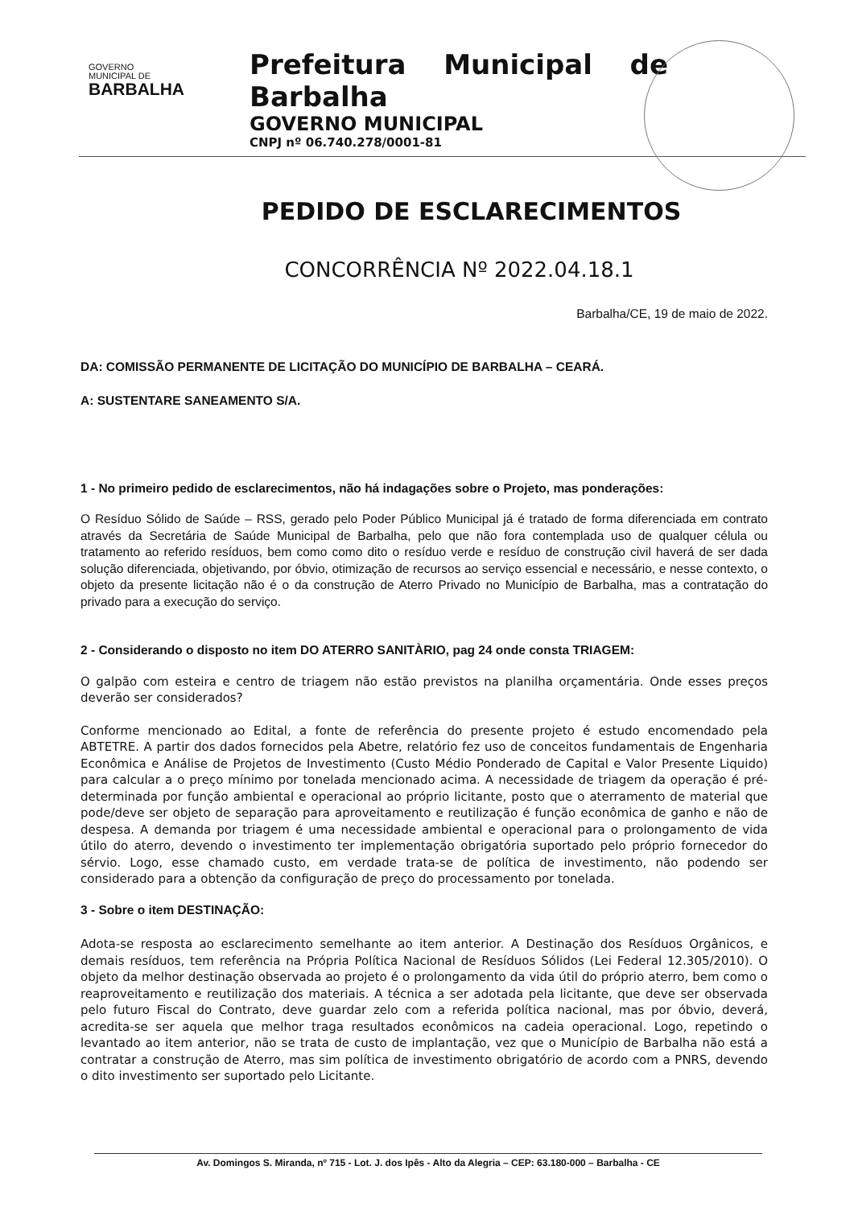GOVERNO
MUNICIPAL DE
BARBALHA
Prefeitura Municipal de Barbalha
GOVERNO MUNICIPAL
CNPJ nº 06.740.278/0001-81
PEDIDO DE ESCLARECIMENTOS
CONCORRÊNCIA Nº 2022.04.18.1
Barbalha/CE, 19 de maio de 2022.
DA: COMISSÃO PERMANENTE DE LICITAÇÃO DO MUNICÍPIO DE BARBALHA – CEARÁ.
A: SUSTENTARE SANEAMENTO S/A.
1 - No primeiro pedido de esclarecimentos, não há indagações sobre o Projeto, mas ponderações:
O Resíduo Sólido de Saúde – RSS, gerado pelo Poder Público Municipal já é tratado de forma diferenciada em contrato através da Secretária de Saúde Municipal de Barbalha, pelo que não fora contemplada uso de qualquer célula ou tratamento ao referido resíduos, bem como como dito o resíduo verde e resíduo de construção civil haverá de ser dada solução diferenciada, objetivando, por óbvio, otimização de recursos ao serviço essencial e necessário, e nesse contexto, o objeto da presente licitação não é o da construção de Aterro Privado no Município de Barbalha, mas a contratação do privado para a execução do serviço.
2 - Considerando o disposto no item DO ATERRO SANITÀRIO, pag 24 onde consta TRIAGEM:
O galpão com esteira e centro de triagem não estão previstos na planilha orçamentária. Onde esses preços deverão ser considerados?
Conforme mencionado ao Edital, a fonte de referência do presente projeto é estudo encomendado pela ABTETRE. A partir dos dados fornecidos pela Abetre, relatório fez uso de conceitos fundamentais de Engenharia Econômica e Análise de Projetos de Investimento (Custo Médio Ponderado de Capital e Valor Presente Liquido) para calcular a o preço mínimo por tonelada mencionado acima. A necessidade de triagem da operação é pré-determinada por função ambiental e operacional ao próprio licitante, posto que o aterramento de material que pode/deve ser objeto de separação para aproveitamento e reutilização é função econômica de ganho e não de despesa. A demanda por triagem é uma necessidade ambiental e operacional para o prolongamento de vida útilo do aterro, devendo o investimento ter implementação obrigatória suportado pelo próprio fornecedor do sérvio. Logo, esse chamado custo, em verdade trata-se de política de investimento, não podendo ser considerado para a obtenção da configuração de preço do processamento por tonelada.
3 - Sobre o item DESTINAÇÃO:
Adota-se resposta ao esclarecimento semelhante ao item anterior. A Destinação dos Resíduos Orgânicos, e demais resíduos, tem referência na Própria Política Nacional de Resíduos Sólidos (Lei Federal 12.305/2010). O objeto da melhor destinação observada ao projeto é o prolongamento da vida útil do próprio aterro, bem como o reaproveitamento e reutilização dos materiais. A técnica a ser adotada pela licitante, que deve ser observada pelo futuro Fiscal do Contrato, deve guardar zelo com a referida política nacional, mas por óbvio, deverá, acredita-se ser aquela que melhor traga resultados econômicos na cadeia operacional. Logo, repetindo o levantado ao item anterior, não se trata de custo de implantação, vez que o Município de Barbalha não está a contratar a construção de Aterro, mas sim política de investimento obrigatório de acordo com a PNRS, devendo o dito investimento ser suportado pelo Licitante.
Av. Domingos S. Miranda, nº 715 - Lot. J. dos Ipês - Alto da Alegria – CEP: 63.180-000 – Barbalha - CE